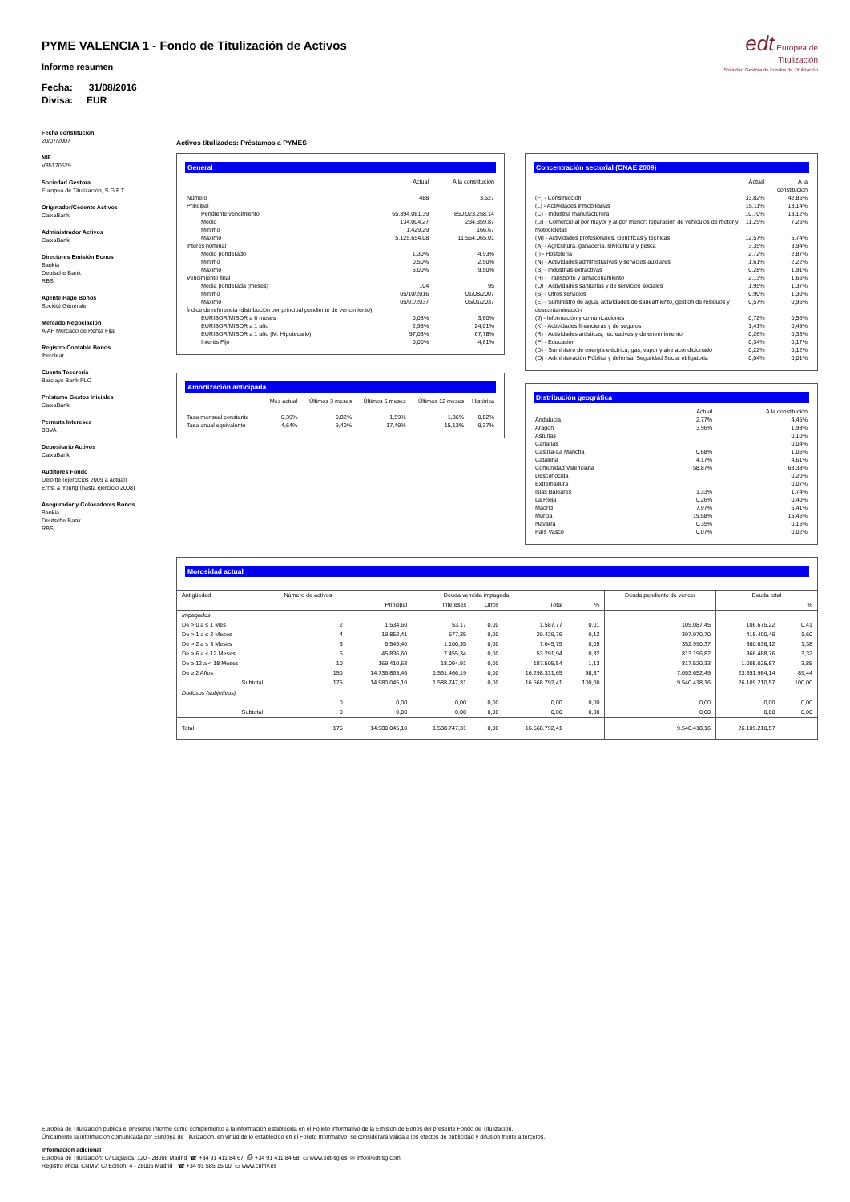PYME VALENCIA 1 - Fondo de Titulización de Activos
Informe resumen
Fecha: 31/08/2016
Divisa: EUR
edt Europea de
Titulización
Sociedad Gestora de Fondos de Titulización
Fecha constitución
20/07/2007
NIF
V85170629
Sociedad Gestora
Europea de Titulización, S.G.F.T
Originador/Cedente Activos
CaixaBank
Administrador Activos
CaixaBank
Directores Emisión Bonos
Bankia
Deutsche Bank
RBS
Agente Pago Bonos
Société Générale
Mercado Negociación
AIAF Mercado de Renta Fija
Registro Contable Bonos
Iberclear
Cuenta Tesorería
Barclays Bank PLC
Préstamo Gastos Iniciales
CaixaBank
Permuta Intereses
BBVA
Depositario Activos
CaixaBank
Auditores Fondo
Deloitte (ejercicios 2009 a actual)
Ernst & Young (hasta ejercicio 2008)
Asegurador y Colocadores Bonos
Bankia
Deutsche Bank
RBS
Activos titulizados: Préstamos a PYMES
General
| | Actual | A la constitución |
| Número | 488 | 3.627 |
| Principal | | |
| Pendiente vencimiento | 65.394.081,39 | 850.023.258,14 |
| Medio | 134.004,27 | 234.359,87 |
| Mínimo | 1.429,29 | 166,67 |
| Máximo | 5.125.654,08 | 11.564.065,01 |
| Interés nominal | | |
| Medio ponderado | 1,30% | 4,93% |
| Mínimo | 0,50% | 2,90% |
| Máximo | 5,00% | 9,50% |
| Vencimiento final | | |
| Media ponderada (meses) | 104 | 95 |
| Mínimo | 05/10/2016 | 01/08/2007 |
| Máximo | 05/01/2037 | 05/01/2037 |
| Índice de referencia (distribución por principal pendiente de vencimiento) | | |
| EURIBOR/MIBOR a 6 meses | 0,03% | 3,60% |
| EURIBOR/MIBOR a 1 año | 2,93% | 24,01% |
| EURIBOR/MIBOR a 1 año (M. Hipotecario) | 97,03% | 67,78% |
| Interés Fijo | 0,00% | 4,61% |
Amortización anticipada
| | Mes actual | Últimos 3 meses | Últimos 6 meses | Últimos 12 meses | Histórica |
| Tasa mensual constante | 0,39% | 0,82% | 1,59% | 1,36% | 0,82% |
| Tasa anual equivalente | 4,64% | 9,40% | 17,49% | 15,13% | 9,37% |
Concentración sectorial (CNAE 2009)
| | Actual | A la constitución |
| (F) - Construcción | 33,82% | 42,85% |
| (L) - Actividades inmobiliarias | 15,11% | 13,14% |
| (C) - Industria manufacturera | 10,70% | 13,12% |
| (G) - Comercio al por mayor y al por menor; reparación de vehículos de motor y motocicletas | 11,29% | 7,26% |
| (M) - Actividades profesionales, científicas y técnicas | 12,57% | 5,74% |
| (A) - Agricultura, ganadería, silvicultura y pesca | 3,35% | 3,94% |
| (I) - Hostelería | 2,72% | 2,87% |
| (N) - Actividades administrativas y servicios auxliares | 1,61% | 2,22% |
| (B) - Industrias extractivas | 0,28% | 1,91% |
| (H) - Transporte y almacenamiento | 2,13% | 1,66% |
| (Q) - Actividades sanitarias y de servicios sociales | 1,95% | 1,37% |
| (S) - Otros servicios | 0,90% | 1,30% |
| (E) - Suministro de agua, actividades de saneamiento, gestión de residuos y descontaminación | 0,57% | 0,95% |
| (J) - Información y comunicaciones | 0,72% | 0,56% |
| (K) - Actividades financieras y de seguros | 1,41% | 0,49% |
| (R) - Actividades artísticas, recreativas y de entrenimiento | 0,26% | 0,33% |
| (P) - Educación | 0,34% | 0,17% |
| (D) - Suministro de energía eléctrica, gas, vapor y aire acondicionado | 0,22% | 0,12% |
| (O) - Administración Pública y defensa; Seguridad Social obligatoria | 0,04% | 0,01% |
Distribución geográfica
| | Actual | A la constitución |
| Andalucía | 2,77% | 4,45% |
| Aragón | 3,96% | 1,93% |
| Asturias | | 0,10% |
| Canarias | | 0,04% |
| Castilla-La Mancha | 0,68% | 1,05% |
| Cataluña | 4,17% | 4,61% |
| Comunidad Valenciana | 58,87% | 63,38% |
| Desconocida | | 0,20% |
| Extremadura | | 0,07% |
| Islas Baleares | 1,33% | 1,74% |
| La Rioja | 0,26% | 0,40% |
| Madrid | 7,97% | 6,41% |
| Murcia | 19,58% | 15,45% |
| Navarra | 0,35% | 0,15% |
| País Vasco | 0,07% | 0,02% |
Morosidad actual
| Antigüedad | Número de activos | Deuda vencida impagada | | | | | Deuda pendiente de vencer | Deuda total | |
| --- | --- | --- | --- | --- | --- | --- | --- | --- | --- |
| | | Principal | Intereses | Otros | Total | % | | | % |
| Impagados | | | | | | | | | |
| De > 0 a ≤ 1 Mes | 2 | 1.534,60 | 53,17 | 0,00 | 1.587,77 | 0,01 | 105.087,45 | 106.675,22 | 0,41 |
| De > 1 a ≤ 2 Meses | 4 | 19.852,41 | 577,35 | 0,00 | 20.429,76 | 0,12 | 397.970,70 | 418.400,46 | 1,60 |
| De > 2 a ≤ 3 Meses | 3 | 6.545,40 | 1.100,35 | 0,00 | 7.645,75 | 0,05 | 352.990,37 | 360.636,12 | 1,38 |
| De > 6 a < 12 Meses | 6 | 45.836,60 | 7.455,34 | 0,00 | 53.291,94 | 0,32 | 813.196,82 | 866.488,76 | 3,32 |
| De ≥ 12 a < 18 Meses | 10 | 169.410,63 | 18.094,91 | 0,00 | 187.505,54 | 1,13 | 817.520,33 | 1.005.025,87 | 3,85 |
| De ≥ 2 Años | 150 | 14.736.865,46 | 1.561.466,19 | 0,00 | 16.298.331,65 | 98,37 | 7.053.652,49 | 23.351.984,14 | 89,44 |
| Subtotal | 175 | 14.980.045,10 | 1.588.747,31 | 0,00 | 16.568.792,41 | 100,00 | 9.540.418,16 | 26.109.210,57 | 100,00 |
| Dudosos (subjetivos) | | | | | | | | | |
| | 0 | 0,00 | 0,00 | 0,00 | 0,00 | 0,00 | 0,00 | 0,00 | 0,00 |
| Subtotal | 0 | 0,00 | 0,00 | 0,00 | 0,00 | 0,00 | 0,00 | 0,00 | 0,00 |
| Total | 175 | 14.980.045,10 | 1.588.747,31 | 0,00 | 16.568.792,41 | | 9.540.418,16 | 26.109.210,57 | |
Europea de Titulización publica el presente informe como complemento a la información establecida en el Folleto Informativo de la Emisión de Bonos del presente Fondo de Titulización.
Únicamente la información comunicada por Europea de Titulización, en virtud de lo establecido en el Folleto Informativo, se considerará válida a los efectos de publicidad y difusión frente a terceros.
Información adicional
Europea de Titulización: C/ Lagasca, 120 - 28006 Madrid ☎ +34 91 411 84 67 ⎙ +34 91 411 84 68 ▭ www.edt-sg.es ✉ info@edt-sg.com
Registro oficial CNMV: C/ Edison, 4 - 28006 Madrid ☎ +34 91 585 15 00 ▭ www.cnmv.es